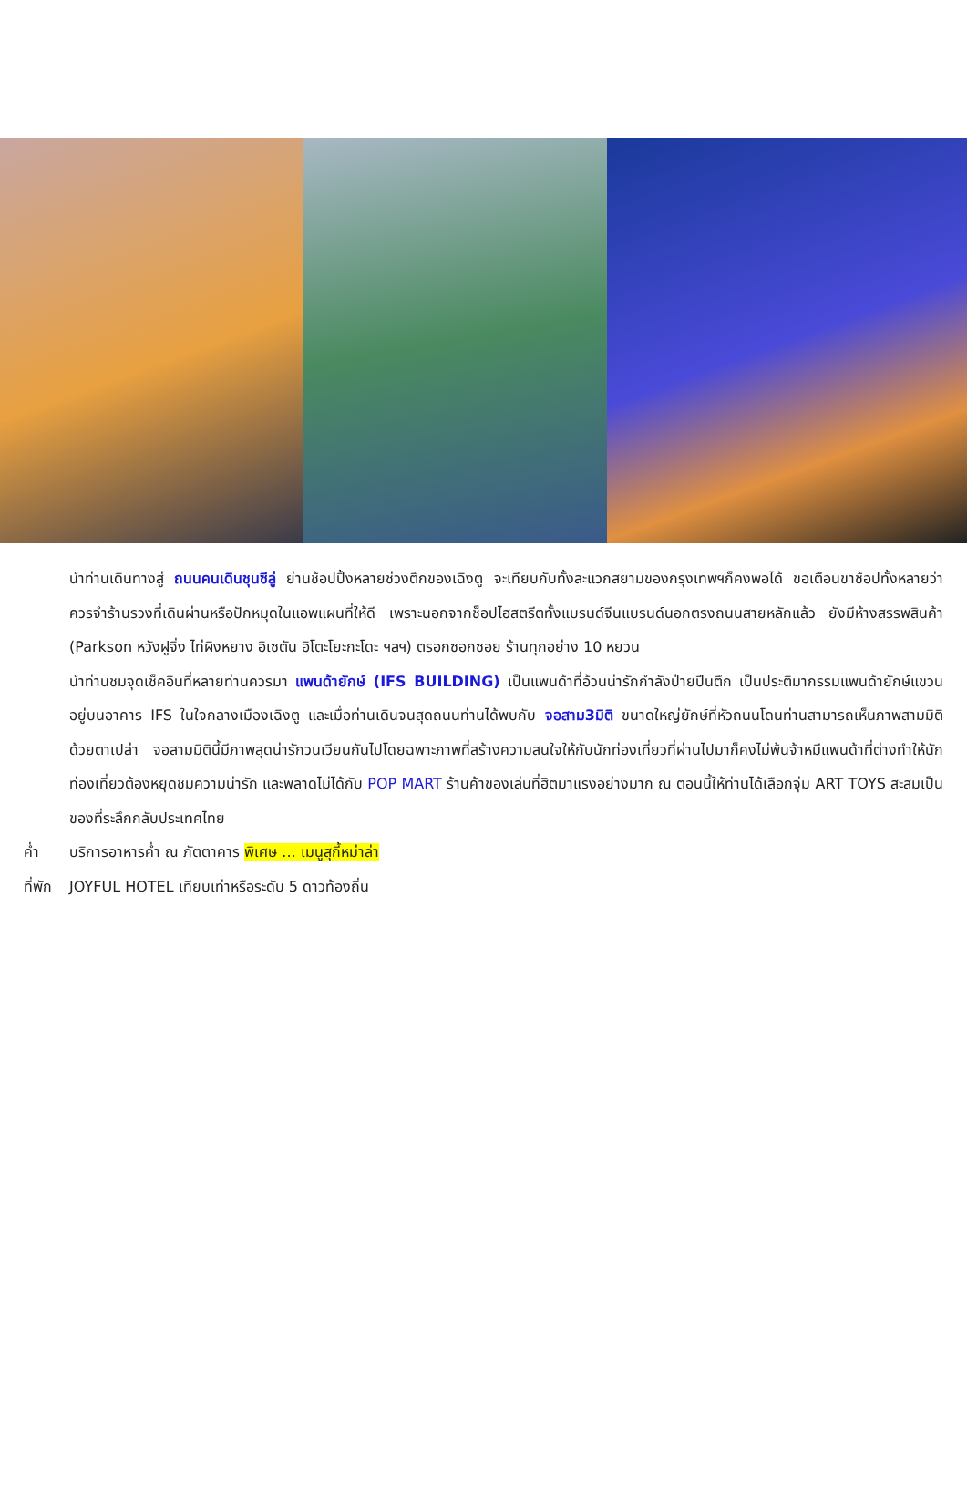นำท่านเดินทางสู่ ถนนคนเดินชุนซีลู่ ย่านช้อปปิ้งหลายช่วงตึกของเฉิงตู จะเทียบกับทั้งละแวกสยามของกรุงเทพฯก็คงพอได้ ขอเตือนขาช้อปทั้งหลายว่า ควรจำร้านรวงที่เดินผ่านหรือปักหมุดในแอพแผนที่ให้ดี เพราะนอกจากช็อปไฮสตรีตทั้งแบรนด์จีนแบรนด์นอกตรงถนนสายหลักแล้ว ยังมีห้างสรรพสินค้า (Parkson หวังฝูจิ่ง ไท่ผิงหยาง อิเซตัน อิโตะโยะกะโดะ ฯลฯ) ตรอกซอกซอย ร้านทุกอย่าง 10 หยวน
นำท่านชมจุดเช็คอินที่หลายท่านควรมา แพนด้ายักษ์ (IFS BUILDING) เป็นแพนด้าที่อ้วนน่ารักกำลังป่ายปีนตึก เป็นประติมากรรมแพนด้ายักษ์แขวนอยู่บนอาคาร IFS ในใจกลางเมืองเฉิงตู และเมื่อท่านเดินจนสุดถนนท่านได้พบกับ จอสาม3มิติ ขนาดใหญ่ยักษ์ที่หัวถนนโดนท่านสามารถเห็นภาพสามมิติด้วยตาเปล่า จอสามมิตินี้มีภาพสุดน่ารักวนเวียนกันไปโดยฉพาะภาพที่สร้างความสนใจให้กับนักท่องเที่ยวที่ผ่านไปมาก็คงไม่พ้นจ้าหมีแพนด้าที่ต่างทำให้นักท่องเที่ยวต้องหยุดชมความน่ารัก และพลาดไม่ได้กับ POP MART ร้านค้าของเล่นที่ฮิตมาแรงอย่างมาก ณ ตอนนี้ให้ท่านได้เลือกจุ่ม ART TOYS สะสมเป็นของที่ระลึกกลับประเทศไทย
ค่ำ บริการอาหารค่ำ ณ ภัตตาคาร พิเศษ ... เมนูสุกี้หม่าล่า
ที่พัก JOYFUL HOTEL เทียบเท่าหรือระดับ 5 ดาวท้องถิ่น